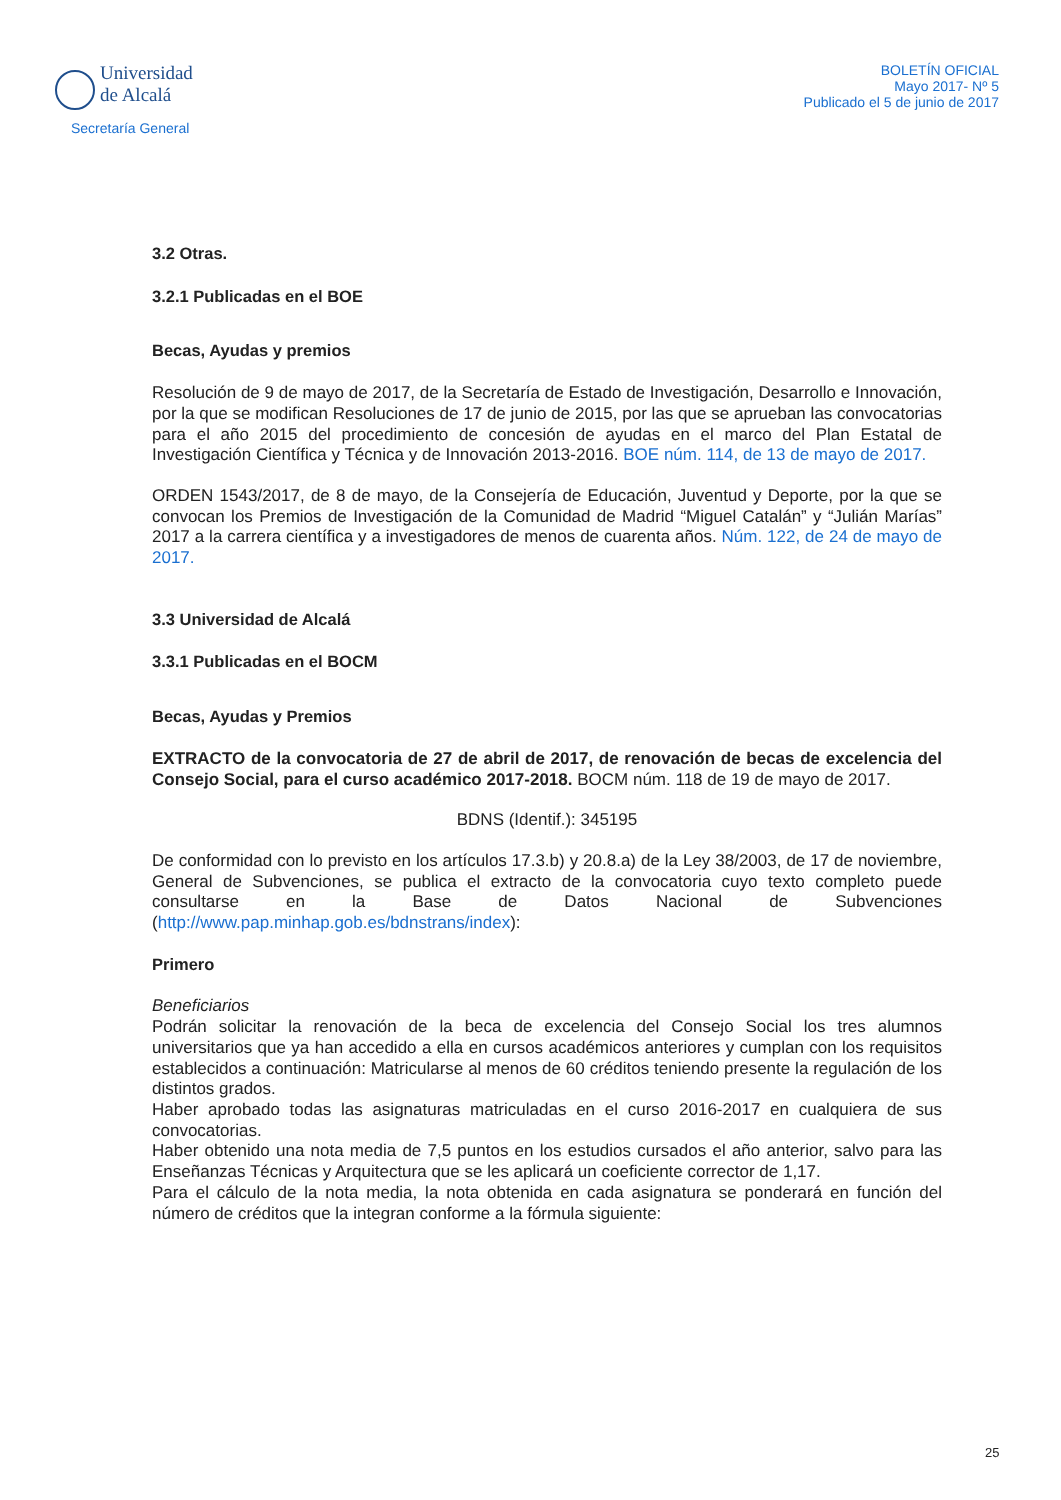Universidad
de Alcalá
Secretaría General
BOLETÍN OFICIAL
Mayo 2017- Nº 5
Publicado el 5 de junio de 2017
3.2 Otras.
3.2.1 Publicadas en el BOE
Becas, Ayudas y premios
Resolución de 9 de mayo de 2017, de la Secretaría de Estado de Investigación, Desarrollo e Innovación, por la que se modifican Resoluciones de 17 de junio de 2015, por las que se aprueban las convocatorias para el año 2015 del procedimiento de concesión de ayudas en el marco del Plan Estatal de Investigación Científica y Técnica y de Innovación 2013-2016. BOE núm. 114, de 13 de mayo de 2017.
ORDEN 1543/2017, de 8 de mayo, de la Consejería de Educación, Juventud y Deporte, por la que se convocan los Premios de Investigación de la Comunidad de Madrid “Miguel Catalán” y “Julián Marías” 2017 a la carrera científica y a investigadores de menos de cuarenta años. Núm. 122, de 24 de mayo de 2017.
3.3 Universidad de Alcalá
3.3.1 Publicadas en el BOCM
Becas, Ayudas y Premios
EXTRACTO de la convocatoria de 27 de abril de 2017, de renovación de becas de excelencia del Consejo Social, para el curso académico 2017-2018. BOCM núm. 118 de 19 de mayo de 2017.
BDNS (Identif.): 345195
De conformidad con lo previsto en los artículos 17.3.b) y 20.8.a) de la Ley 38/2003, de 17 de noviembre, General de Subvenciones, se publica el extracto de la convocatoria cuyo texto completo puede consultarse en la Base de Datos Nacional de Subvenciones (http://www.pap.minhap.gob.es/bdnstrans/index):
Primero
Beneficiarios
Podrán solicitar la renovación de la beca de excelencia del Consejo Social los tres alumnos universitarios que ya han accedido a ella en cursos académicos anteriores y cumplan con los requisitos establecidos a continuación: Matricularse al menos de 60 créditos teniendo presente la regulación de los distintos grados.
Haber aprobado todas las asignaturas matriculadas en el curso 2016-2017 en cualquiera de sus convocatorias.
Haber obtenido una nota media de 7,5 puntos en los estudios cursados el año anterior, salvo para las Enseñanzas Técnicas y Arquitectura que se les aplicará un coeficiente corrector de 1,17.
Para el cálculo de la nota media, la nota obtenida en cada asignatura se ponderará en función del número de créditos que la integran conforme a la fórmula siguiente:
25